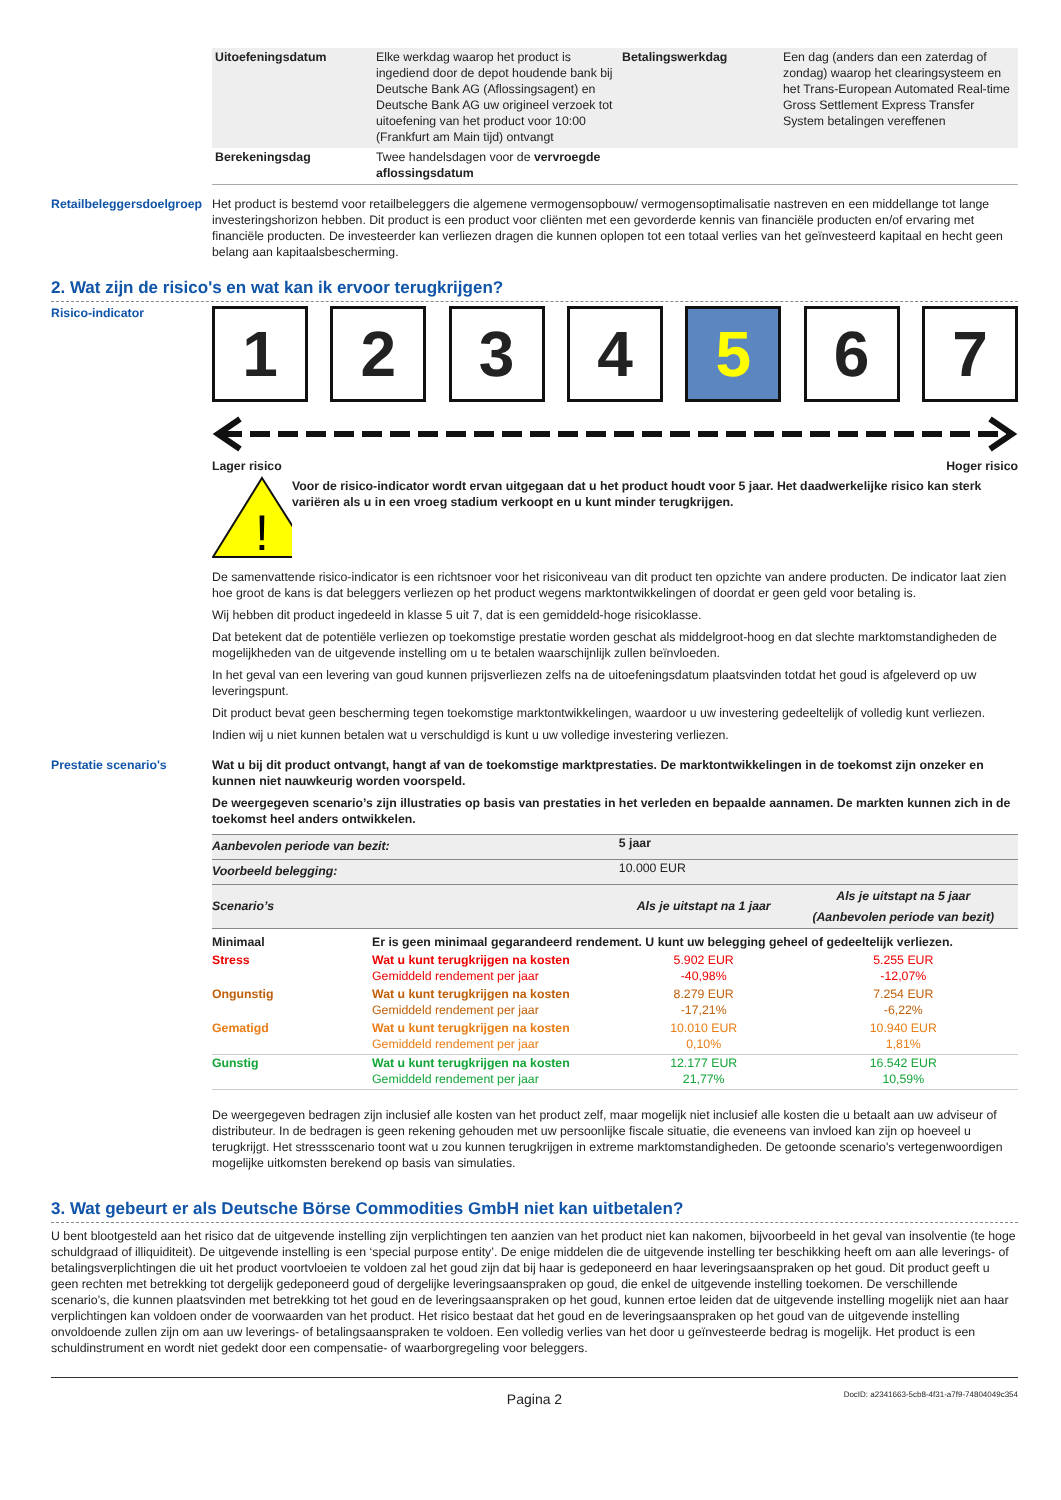| Uitoefeningsdatum | Elke werkdag waarop het product is ingediend door de depot houdende bank bij Deutsche Bank AG (Aflossingsagent) en Deutsche Bank AG uw origineel verzoek tot uitoefening van het product voor 10:00 (Frankfurt am Main tijd) ontvangt | Betalingswerkdag | Een dag (anders dan een zaterdag of zondag) waarop het clearingsysteem en het Trans-European Automated Real-time Gross Settlement Express Transfer System betalingen vereffenen |
| Berekeningsdag | Twee handelsdagen voor de vervroegde aflossingsdatum | | |
Retailbeleggersdoelgroep
Het product is bestemd voor retailbeleggers die algemene vermogensopbouw/ vermogensoptimalisatie nastreven en een middellange tot lange investeringshorizon hebben. Dit product is een product voor cliënten met een gevorderde kennis van financiële producten en/of ervaring met financiële producten. De investeerder kan verliezen dragen die kunnen oplopen tot een totaal verlies van het geïnvesteerd kapitaal en hecht geen belang aan kapitaalsbescherming.
2. Wat zijn de risico's en wat kan ik ervoor terugkrijgen?
Risico-indicator
1 2 3 4 5 6 7
Lager risico Hoger risico
!
Voor de risico-indicator wordt ervan uitgegaan dat u het product houdt voor 5 jaar. Het daadwerkelijke risico kan sterk variëren als u in een vroeg stadium verkoopt en u kunt minder terugkrijgen.
De samenvattende risico-indicator is een richtsnoer voor het risiconiveau van dit product ten opzichte van andere producten. De indicator laat zien hoe groot de kans is dat beleggers verliezen op het product wegens marktontwikkelingen of doordat er geen geld voor betaling is.
Wij hebben dit product ingedeeld in klasse 5 uit 7, dat is een gemiddeld-hoge risicoklasse.
Dat betekent dat de potentiële verliezen op toekomstige prestatie worden geschat als middelgroot-hoog en dat slechte marktomstandigheden de mogelijkheden van de uitgevende instelling om u te betalen waarschijnlijk zullen beïnvloeden.
In het geval van een levering van goud kunnen prijsverliezen zelfs na de uitoefeningsdatum plaatsvinden totdat het goud is afgeleverd op uw leveringspunt.
Dit product bevat geen bescherming tegen toekomstige marktontwikkelingen, waardoor u uw investering gedeeltelijk of volledig kunt verliezen.
Indien wij u niet kunnen betalen wat u verschuldigd is kunt u uw volledige investering verliezen.
Prestatie scenario's Wat u bij dit product ontvangt, hangt af van de toekomstige marktprestaties. De marktontwikkelingen in de toekomst zijn onzeker en kunnen niet nauwkeurig worden voorspeld.
De weergegeven scenario’s zijn illustraties op basis van prestaties in het verleden en bepaalde aannamen. De markten kunnen zich in de toekomst heel anders ontwikkelen.
| Aanbevolen periode van bezit: | | 5 jaar | |
| Voorbeeld belegging: | | 10.000 EUR | |
| Scenario’s | | Als je uitstapt na 1 jaar | Als je uitstapt na 5 jaar (Aanbevolen periode van bezit) |
| Minimaal | Er is geen minimaal gegarandeerd rendement. U kunt uw belegging geheel of gedeeltelijk verliezen. | | |
| Stress | Wat u kunt terugkrijgen na kosten Gemiddeld rendement per jaar | 5.902 EUR -40,98% | 5.255 EUR -12,07% |
| Ongunstig | Wat u kunt terugkrijgen na kosten Gemiddeld rendement per jaar | 8.279 EUR -17,21% | 7.254 EUR -6,22% |
| Gematigd | Wat u kunt terugkrijgen na kosten Gemiddeld rendement per jaar | 10.010 EUR 0,10% | 10.940 EUR 1,81% |
| Gunstig | Wat u kunt terugkrijgen na kosten Gemiddeld rendement per jaar | 12.177 EUR 21,77% | 16.542 EUR 10,59% |
De weergegeven bedragen zijn inclusief alle kosten van het product zelf, maar mogelijk niet inclusief alle kosten die u betaalt aan uw adviseur of distributeur. In de bedragen is geen rekening gehouden met uw persoonlijke fiscale situatie, die eveneens van invloed kan zijn op hoeveel u terugkrijgt. Het stressscenario toont wat u zou kunnen terugkrijgen in extreme marktomstandigheden. De getoonde scenario's vertegenwoordigen mogelijke uitkomsten berekend op basis van simulaties.
3. Wat gebeurt er als Deutsche Börse Commodities GmbH niet kan uitbetalen?
U bent blootgesteld aan het risico dat de uitgevende instelling zijn verplichtingen ten aanzien van het product niet kan nakomen, bijvoorbeeld in het geval van insolventie (te hoge schuldgraad of illiquiditeit). De uitgevende instelling is een ‘special purpose entity’. De enige middelen die de uitgevende instelling ter beschikking heeft om aan alle leverings- of betalingsverplichtingen die uit het product voortvloeien te voldoen zal het goud zijn dat bij haar is gedeponeerd en haar leveringsaanspraken op het goud. Dit product geeft u geen rechten met betrekking tot dergelijk gedeponeerd goud of dergelijke leveringsaanspraken op goud, die enkel de uitgevende instelling toekomen. De verschillende scenario’s, die kunnen plaatsvinden met betrekking tot het goud en de leveringsaanspraken op het goud, kunnen ertoe leiden dat de uitgevende instelling mogelijk niet aan haar verplichtingen kan voldoen onder de voorwaarden van het product. Het risico bestaat dat het goud en de leveringsaanspraken op het goud van de uitgevende instelling onvoldoende zullen zijn om aan uw leverings- of betalingsaanspraken te voldoen. Een volledig verlies van het door u geïnvesteerde bedrag is mogelijk. Het product is een schuldinstrument en wordt niet gedekt door een compensatie- of waarborgregeling voor beleggers.
Pagina 2 DocID: a2341663-5cb8-4f31-a7f9-74804049c354